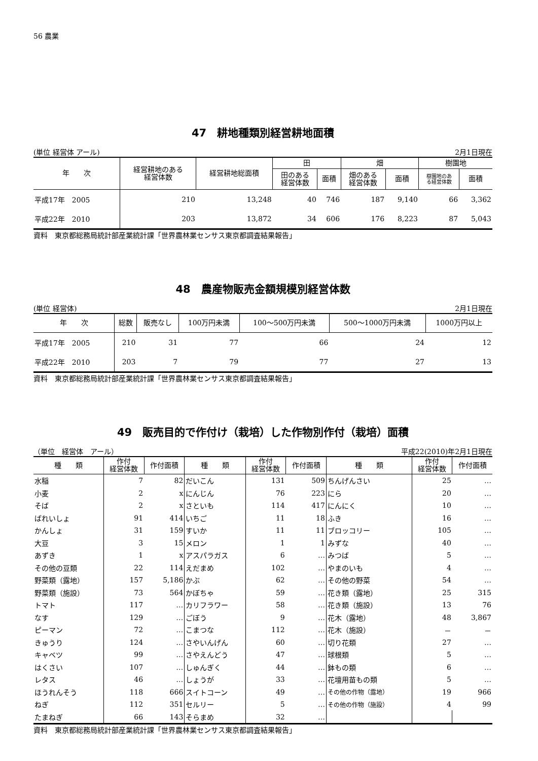56 農業
47　耕地種類別経営耕地面積
(単位 経営体 アール) 2月1日現在
| 年 次 | 経営耕地のある 経営体数 | 経営耕地総面積 | 田 | | 畑 | | 樹園地 | |
| --- | --- | --- | --- | --- | --- | --- | --- | --- |
| | | | 田のある 経営体数 | 面積 | 畑のある 経営体数 | 面積 | 樹園地のあ る経営体数 | 面積 |
| 平成17年 2005 | 210 | 13,248 | 40 | 746 | 187 | 9,140 | 66 | 3,362 |
| 平成22年 2010 | 203 | 13,872 | 34 | 606 | 176 | 8,223 | 87 | 5,043 |
資料　東京都総務局統計部産業統計課「世界農林業センサス東京都調査結果報告」
48　農産物販売金額規模別経営体数
(単位 経営体) 2月1日現在
| 年 次 | 総数 | 販売なし | 100万円未満 | 100～500万円未満 | 500～1000万円未満 | 1000万円以上 |
| --- | --- | --- | --- | --- | --- | --- |
| 平成17年 2005 | 210 | 31 | 77 | 66 | 24 | 12 |
| 平成22年 2010 | 203 | 7 | 79 | 77 | 27 | 13 |
資料　東京都総務局統計部産業統計課「世界農林業センサス東京都調査結果報告」
49　販売目的で作付け（栽培）した作物別作付（栽培）面積
（単位　経営体　アール） 平成22(2010)年2月1日現在
| 種 類 | 作付 経営体数 | 作付面積 | 種 類 | 作付 経営体数 | 作付面積 | 種 類 | 作付 経営体数 | 作付面積 |
| --- | --- | --- | --- | --- | --- | --- | --- | --- |
| 水稲 | 7 | 82 | だいこん | 131 | 509 | ちんげんさい | 25 | … |
| 小麦 | 2 | x | にんじん | 76 | 223 | にら | 20 | … |
| そば | 2 | x | さといも | 114 | 417 | にんにく | 10 | … |
| ばれいしょ | 91 | 414 | いちご | 11 | 18 | ふき | 16 | … |
| かんしょ | 31 | 159 | すいか | 11 | 11 | ブロッコリー | 105 | … |
| 大豆 | 3 | 15 | メロン | 1 | 1 | みずな | 40 | … |
| あずき | 1 | x | アスパラガス | 6 | … | みつば | 5 | … |
| その他の豆類 | 22 | 114 | えだまめ | 102 | … | やまのいも | 4 | … |
| 野菜類（露地） | 157 | 5,186 | かぶ | 62 | … | その他の野菜 | 54 | … |
| 野菜類（施設） | 73 | 564 | かぼちゃ | 59 | … | 花き類（露地） | 25 | 315 |
| トマト | 117 | … | カリフラワー | 58 | … | 花き類（施設） | 13 | 76 |
| なす | 129 | … | ごぼう | 9 | … | 花木（露地） | 48 | 3,867 |
| ピーマン | 72 | … | こまつな | 112 | … | 花木（施設） | － | － |
| きゅうり | 124 | … | さやいんげん | 60 | … | 切り花類 | 27 | … |
| キャベツ | 99 | … | さやえんどう | 47 | … | 球根類 | 5 | … |
| はくさい | 107 | … | しゅんぎく | 44 | … | 鉢もの類 | 6 | … |
| レタス | 46 | … | しょうが | 33 | … | 花壇用苗もの類 | 5 | … |
| ほうれんそう | 118 | 666 | スイトコーン | 49 | … | その他の作物（露地） | 19 | 966 |
| ねぎ | 112 | 351 | セルリー | 5 | … | その他の作物（施設） | 4 | 99 |
| たまねぎ | 66 | 143 | そらまめ | 32 | … | | | |
資料　東京都総務局統計部産業統計課「世界農林業センサス東京都調査結果報告」